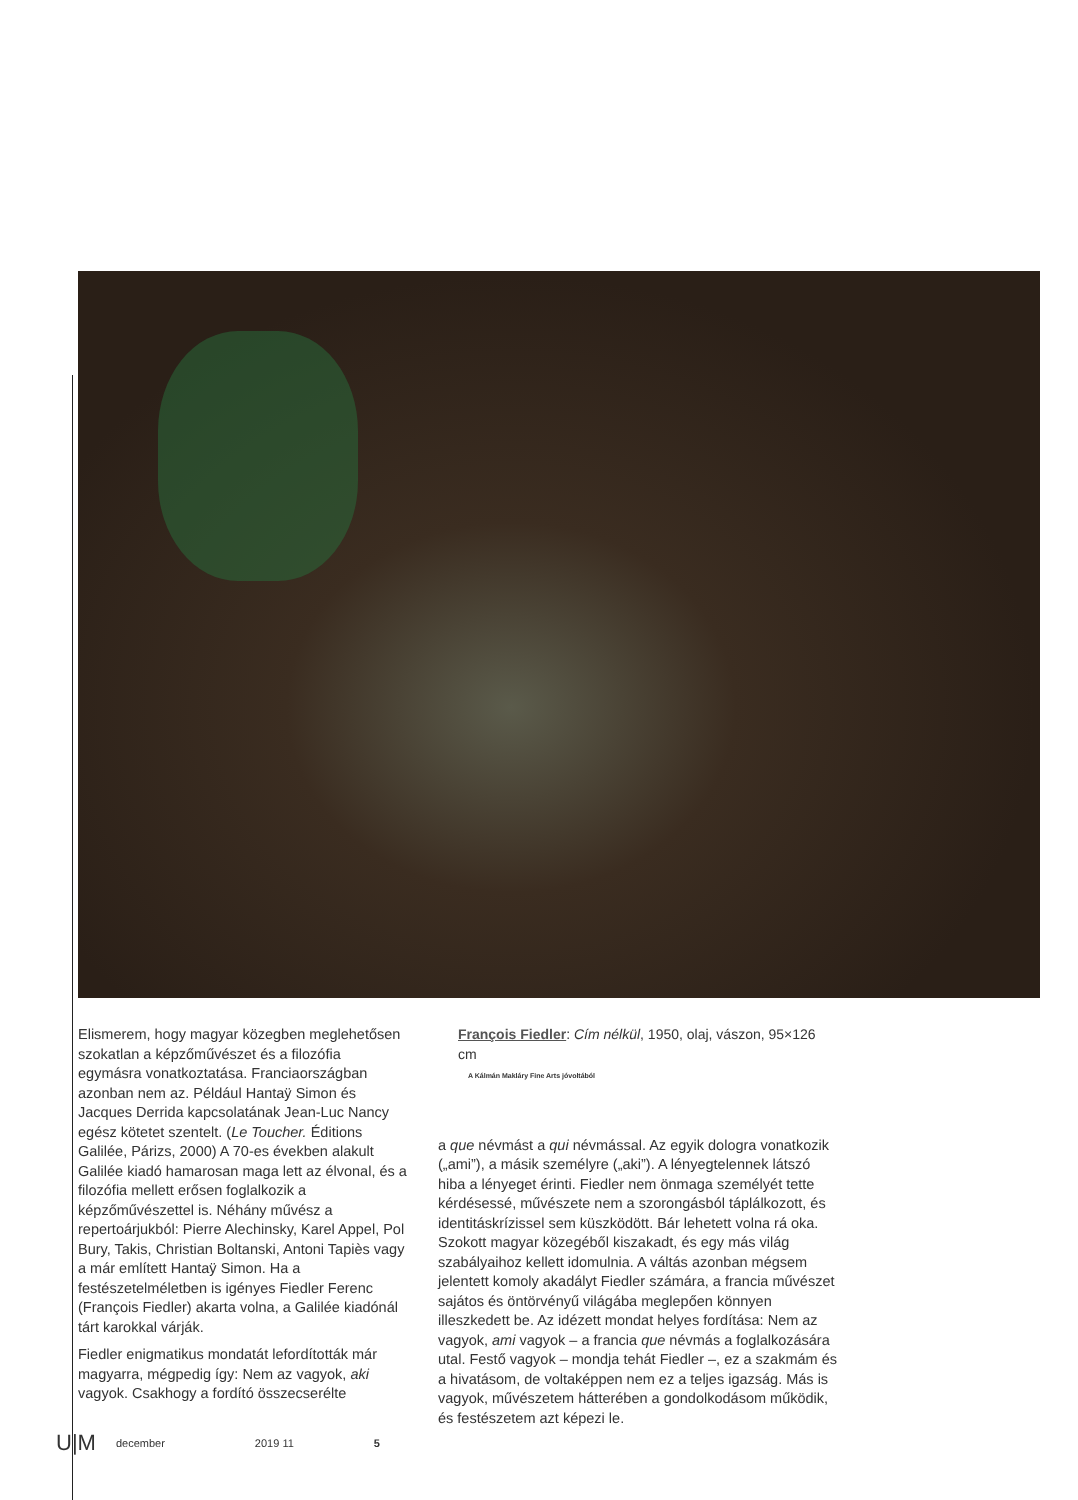Elismerem, hogy magyar közegben meglehe­tősen szokatlan a képzőművészet és a filozófia egymásra vonatkoztatása. Franciaországban azonban nem az. Például Hantaÿ Simon és Jacques Derrida kapcsolatának Jean-Luc Nancy egész kötetet szentelt. (Le Toucher. Éditions Galilée, Párizs, 2000) A 70-es években alakult Galilée kiadó hamarosan maga lett az élvonal, és a filozófia mellett erősen foglalkozik a képzőművészettel is. Néhány művész a repertoárjukból: Pierre Alechinsky, Karel Appel, Pol Bury, Takis, Christian Boltanski, Antoni Tapiès vagy a már említett Hantaÿ Simon. Ha a festészetelméletben is igényes Fiedler Ferenc (François Fiedler) akarta volna, a Galilée kiadónál tárt karokkal várják.
Fiedler enigmatikus mondatát lefordították már magyarra, mégpedig így: Nem az vagyok, aki vagyok. Csakhogy a fordító összecserélte
François Fiedler: Cím nélkül, 1950, olaj, vászon, 95×126 cm
A Kálmán Makláry Fine Arts jóvoltából
a que névmást a qui névmással. Az egyik dologra vonatkozik („ami”), a másik személyre („aki”). A lényeg­telennek látszó hiba a lényeget érinti. Fiedler nem önmaga személyét tette kérdésessé, művészete nem a szorongásból táplálkozott, és identitáskrízissel sem küszködött. Bár lehetett volna rá oka. Szokott magyar közegéből kiszakadt, és egy más világ szabályaihoz kellett idomulnia. A váltás azonban mégsem jelentett komoly akadályt Fiedler számára, a francia művészet sajátos és öntörvényű világába meglepően könnyen illeszkedett be. Az idézett mondat helyes fordítása: Nem az vagyok, ami vagyok – a francia que névmás a foglal­kozására utal. Festő vagyok – mondja tehát Fiedler –, ez a szakmám és a hivatásom, de voltaképpen nem ez a teljes igazság. Más is vagyok, művészetem hátterében a gondolkodásom működik, és festészetem azt képezi le.
U|M december 2019 11 5